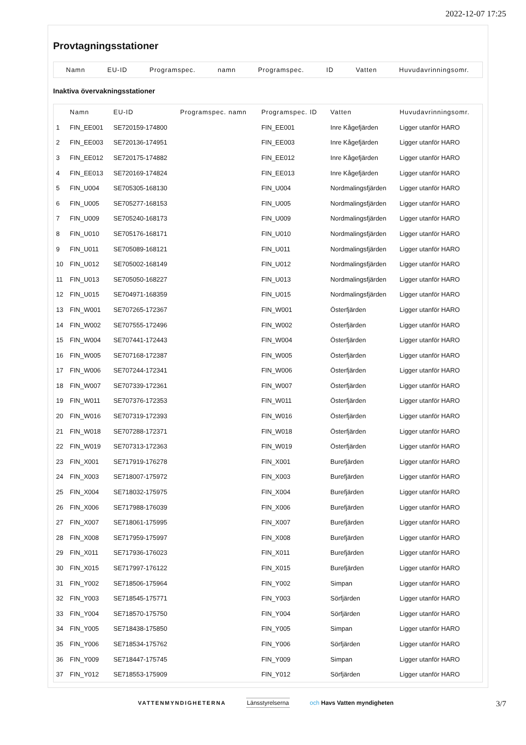2022-12-07 17:25
Provtagningsstationer
Namn EU-ID Programspec. namn Programspec. ID Vatten Huvudavrinningsomr.
Inaktiva övervakningsstationer
| | Namn | EU-ID | Programspec. namn | Programspec. ID | Vatten | Huvudavrinningsomr. |
| --- | --- | --- | --- | --- | --- | --- |
| 1 | FIN_EE001 | SE720159-174800 | | FIN_EE001 | Inre Kågefjärden | Ligger utanför HARO |
| 2 | FIN_EE003 | SE720136-174951 | | FIN_EE003 | Inre Kågefjärden | Ligger utanför HARO |
| 3 | FIN_EE012 | SE720175-174882 | | FIN_EE012 | Inre Kågefjärden | Ligger utanför HARO |
| 4 | FIN_EE013 | SE720169-174824 | | FIN_EE013 | Inre Kågefjärden | Ligger utanför HARO |
| 5 | FIN_U004 | SE705305-168130 | | FIN_U004 | Nordmalingsfjärden | Ligger utanför HARO |
| 6 | FIN_U005 | SE705277-168153 | | FIN_U005 | Nordmalingsfjärden | Ligger utanför HARO |
| 7 | FIN_U009 | SE705240-168173 | | FIN_U009 | Nordmalingsfjärden | Ligger utanför HARO |
| 8 | FIN_U010 | SE705176-168171 | | FIN_U010 | Nordmalingsfjärden | Ligger utanför HARO |
| 9 | FIN_U011 | SE705089-168121 | | FIN_U011 | Nordmalingsfjärden | Ligger utanför HARO |
| 10 | FIN_U012 | SE705002-168149 | | FIN_U012 | Nordmalingsfjärden | Ligger utanför HARO |
| 11 | FIN_U013 | SE705050-168227 | | FIN_U013 | Nordmalingsfjärden | Ligger utanför HARO |
| 12 | FIN_U015 | SE704971-168359 | | FIN_U015 | Nordmalingsfjärden | Ligger utanför HARO |
| 13 | FIN_W001 | SE707265-172367 | | FIN_W001 | Österfjärden | Ligger utanför HARO |
| 14 | FIN_W002 | SE707555-172496 | | FIN_W002 | Österfjärden | Ligger utanför HARO |
| 15 | FIN_W004 | SE707441-172443 | | FIN_W004 | Österfjärden | Ligger utanför HARO |
| 16 | FIN_W005 | SE707168-172387 | | FIN_W005 | Österfjärden | Ligger utanför HARO |
| 17 | FIN_W006 | SE707244-172341 | | FIN_W006 | Österfjärden | Ligger utanför HARO |
| 18 | FIN_W007 | SE707339-172361 | | FIN_W007 | Österfjärden | Ligger utanför HARO |
| 19 | FIN_W011 | SE707376-172353 | | FIN_W011 | Österfjärden | Ligger utanför HARO |
| 20 | FIN_W016 | SE707319-172393 | | FIN_W016 | Österfjärden | Ligger utanför HARO |
| 21 | FIN_W018 | SE707288-172371 | | FIN_W018 | Österfjärden | Ligger utanför HARO |
| 22 | FIN_W019 | SE707313-172363 | | FIN_W019 | Österfjärden | Ligger utanför HARO |
| 23 | FIN_X001 | SE717919-176278 | | FIN_X001 | Burefjärden | Ligger utanför HARO |
| 24 | FIN_X003 | SE718007-175972 | | FIN_X003 | Burefjärden | Ligger utanför HARO |
| 25 | FIN_X004 | SE718032-175975 | | FIN_X004 | Burefjärden | Ligger utanför HARO |
| 26 | FIN_X006 | SE717988-176039 | | FIN_X006 | Burefjärden | Ligger utanför HARO |
| 27 | FIN_X007 | SE718061-175995 | | FIN_X007 | Burefjärden | Ligger utanför HARO |
| 28 | FIN_X008 | SE717959-175997 | | FIN_X008 | Burefjärden | Ligger utanför HARO |
| 29 | FIN_X011 | SE717936-176023 | | FIN_X011 | Burefjärden | Ligger utanför HARO |
| 30 | FIN_X015 | SE717997-176122 | | FIN_X015 | Burefjärden | Ligger utanför HARO |
| 31 | FIN_Y002 | SE718506-175964 | | FIN_Y002 | Simpan | Ligger utanför HARO |
| 32 | FIN_Y003 | SE718545-175771 | | FIN_Y003 | Sörfjärden | Ligger utanför HARO |
| 33 | FIN_Y004 | SE718570-175750 | | FIN_Y004 | Sörfjärden | Ligger utanför HARO |
| 34 | FIN_Y005 | SE718438-175850 | | FIN_Y005 | Simpan | Ligger utanför HARO |
| 35 | FIN_Y006 | SE718534-175762 | | FIN_Y006 | Sörfjärden | Ligger utanför HARO |
| 36 | FIN_Y009 | SE718447-175745 | | FIN_Y009 | Simpan | Ligger utanför HARO |
| 37 | FIN_Y012 | SE718553-175909 | | FIN_Y012 | Sörfjärden | Ligger utanför HARO |
VATTENMYNDIGHETERNA Länsstyrelserna och Havs Vatten myndigheten
3/7